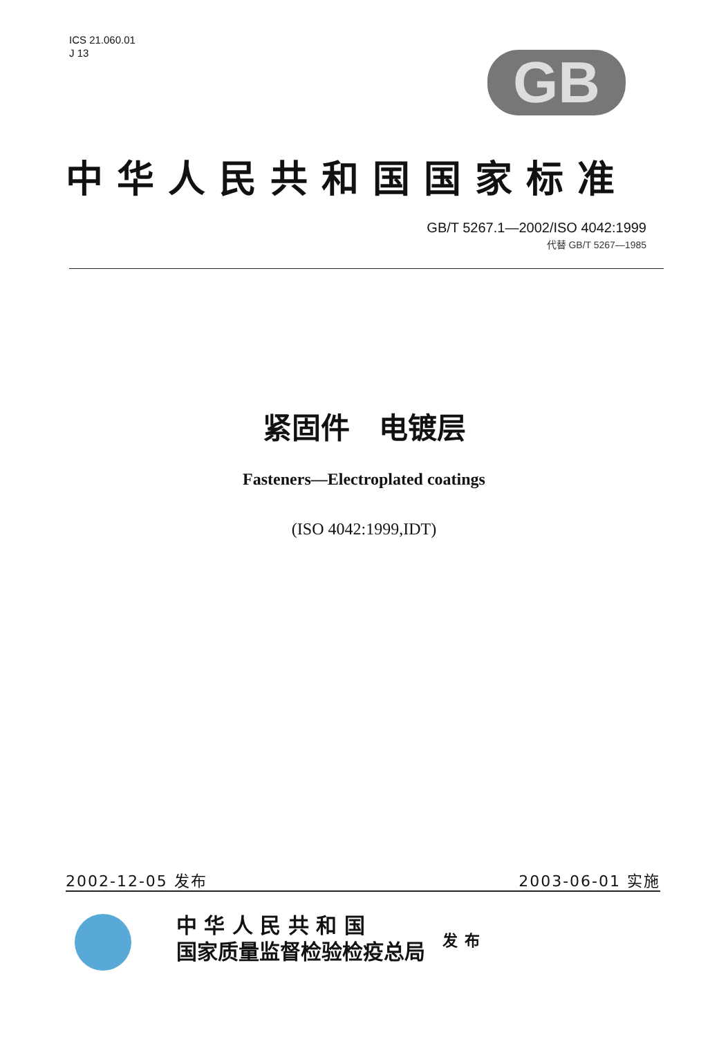ICS 21.060.01
J 13
GB
中华人民共和国国家标准
GB/T 5267.1—2002/ISO 4042:1999
代替 GB/T 5267—1985
紧固件　电镀层
Fasteners—Electroplated coatings
(ISO 4042:1999,IDT)
2002-12-05 发布 2003-06-01 实施
中 华 人 民 共 和 国
国家质量监督检验检疫总局
发布